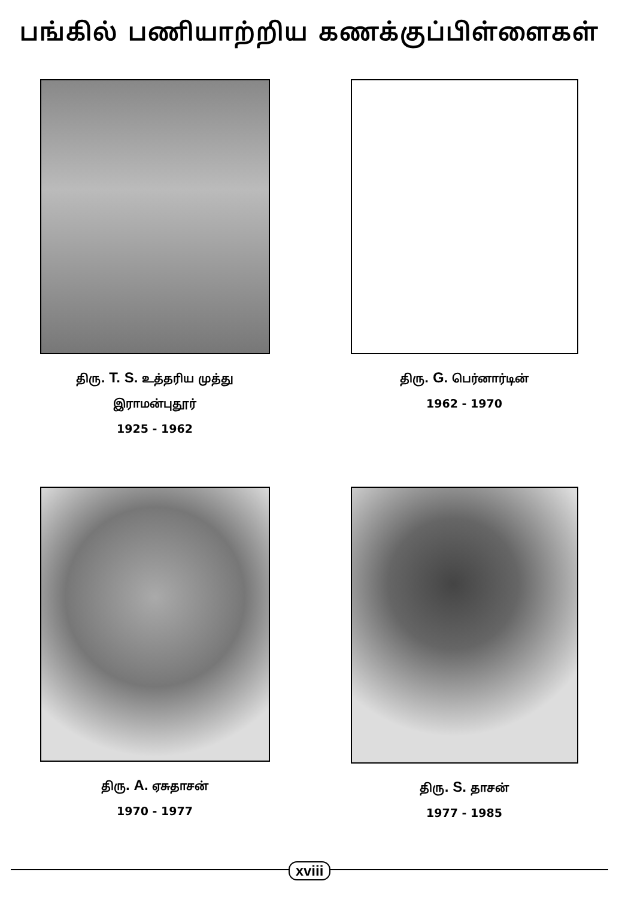பங்கில் பணியாற்றிய கணக்குப்பிள்ளைகள்
திரு. T. S. உத்தரிய முத்து
இராமன்புதூர்
1925 - 1962
திரு. G. பெர்னார்டின்
1962 - 1970
திரு. A. ஏசுதாசன்
1970 - 1977
திரு. S. தாசன்
1977 - 1985
xviii